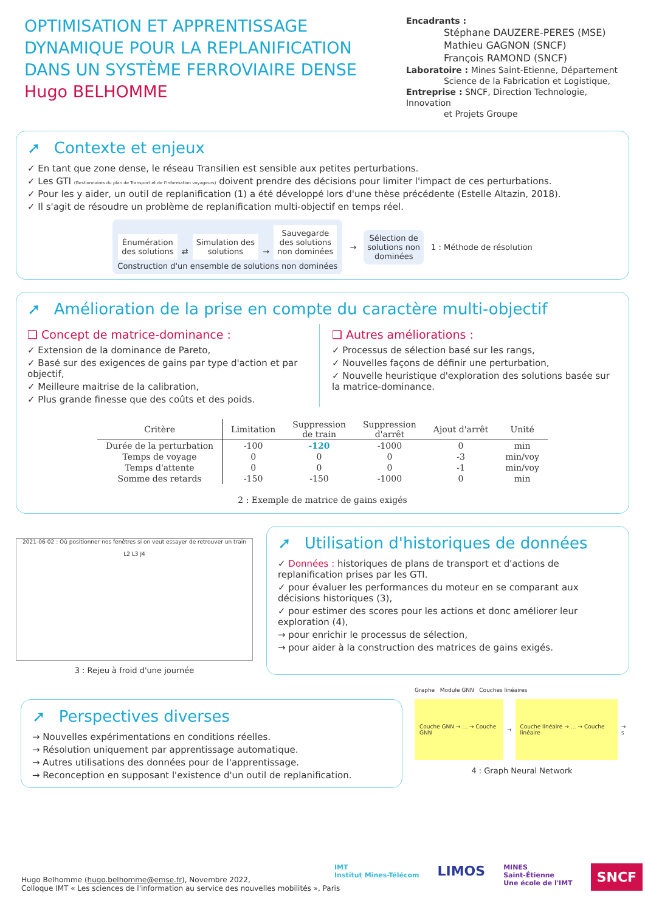OPTIMISATION ET APPRENTISSAGE DYNAMIQUE POUR LA REPLANIFICATION DANS UN SYSTÈME FERROVIAIRE DENSE
Hugo BELHOMME
Encadrants :
Stéphane DAUZERE-PERES (MSE)
Mathieu GAGNON (SNCF)
François RAMOND (SNCF)
Laboratoire : Mines Saint-Etienne, Département
Science de la Fabrication et Logistique,
Entreprise : SNCF, Direction Technologie, Innovation
et Projets Groupe
➚ Contexte et enjeux
✓ En tant que zone dense, le réseau Transilien est sensible aux petites perturbations.
✓ Les GTI (Gestionnaires du plan de Transport et de l'Information voyageurs) doivent prendre des décisions pour limiter l'impact de ces perturbations.
✓ Pour les y aider, un outil de replanification (1) a été développé lors d'une thèse précédente (Estelle Altazin, 2018).
✓ Il s'agit de résoudre un problème de replanification multi-objectif en temps réel.
Énumération
des solutions ⇄ Simulation des
solutions → Sauvegarde
des solutions
non dominées
Construction d'un ensemble de solutions non dominées
→
Sélection de
solutions non
dominées
1 : Méthode de résolution
➚ Amélioration de la prise en compte du caractère multi-objectif
❑ Concept de matrice-dominance :
✓ Extension de la dominance de Pareto,
✓ Basé sur des exigences de gains par type d'action et par objectif,
✓ Meilleure maitrise de la calibration,
✓ Plus grande finesse que des coûts et des poids.
❑ Autres améliorations :
✓ Processus de sélection basé sur les rangs,
✓ Nouvelles façons de définir une perturbation,
✓ Nouvelle heuristique d'exploration des solutions basée sur la matrice-dominance.
| Critère | Limitation | Suppression de train | Suppression d'arrêt | Ajout d'arrêt | Unité |
| --- | --- | --- | --- | --- | --- |
| Durée de la perturbation | -100 | -120 | -1000 | 0 | min |
| Temps de voyage | 0 | 0 | 0 | -3 | min/voy |
| Temps d'attente | 0 | 0 | 0 | -1 | min/voy |
| Somme des retards | -150 | -150 | -1000 | 0 | min |
2 : Exemple de matrice de gains exigés
2021-06-02 : Où positionner nos fenêtres si on veut essayer de retrouver un train
L2 L3 J4
3 : Rejeu à froid d'une journée
➚ Utilisation d'historiques de données
✓ Données : historiques de plans de transport et d'actions de replanification prises par les GTI.
✓ pour évaluer les performances du moteur en se comparant aux décisions historiques (3),
✓ pour estimer des scores pour les actions et donc améliorer leur exploration (4),
→ pour enrichir le processus de sélection,
→ pour aider à la construction des matrices de gains exigés.
➚ Perspectives diverses
→ Nouvelles expérimentations en conditions réelles.
→ Résolution uniquement par apprentissage automatique.
→ Autres utilisations des données pour de l'apprentissage.
→ Reconception en supposant l'existence d'un outil de replanification.
Graphe Module GNN Couches linéaires
Couche GNN → … → Couche GNN → Couche linéaire → … → Couche linéaire → s
4 : Graph Neural Network
Hugo Belhomme (hugo.belhomme@emse.fr), Novembre 2022,
Colloque IMT « Les sciences de l'information au service des nouvelles mobilités », Paris
IMT
Institut Mines-Télécom LIMOS MINES
Saint-Étienne
Une école de l'IMT SNCF